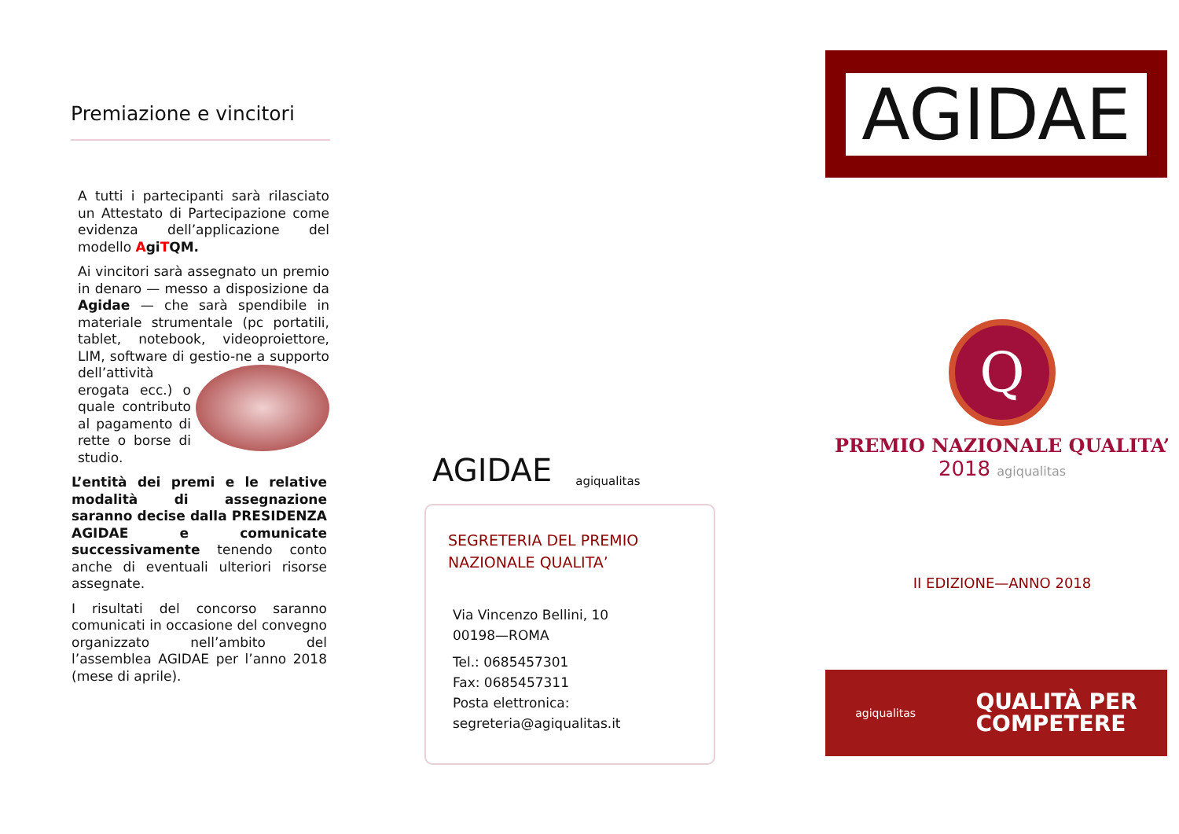Premiazione e vincitori
A tutti i partecipanti sarà rilasciato un Attestato di Partecipazione come evidenza dell’applicazione del modello AgiTQM.
Ai vincitori sarà assegnato un premio in denaro — messo a disposizione da Agidae — che sarà spendibile in materiale strumentale (pc portatili, tablet, notebook, videoproiettore, LIM, software di gestio- ne a supporto dell’attività erogata ecc.) o quale contributo al pagamento di rette o borse di studio.
L’entità dei premi e le relative modalità di assegnazione saranno decise dalla PRESIDENZA AGIDAE e comunicate successivamente tenendo conto anche di eventuali ulteriori risorse assegnate.
I risultati del concorso saranno comunicati in occasione del convegno organizzato nell’ambito del l’assemblea AGIDAE per l’anno 2018 (mese di aprile).
AGIDAE agiqualitas
SEGRETERIA DEL PREMIO NAZIONALE QUALITA’
Via Vincenzo Bellini, 10
00198—ROMA
Tel.: 0685457301
Fax: 0685457311
Posta elettronica:
segreteria@agiqualitas.it
AGIDAE
Q
PREMIO NAZIONALE QUALITA’
2018 agiqualitas
II EDIZIONE—ANNO 2018
agiqualitas QUALITÀ PER
COMPETERE